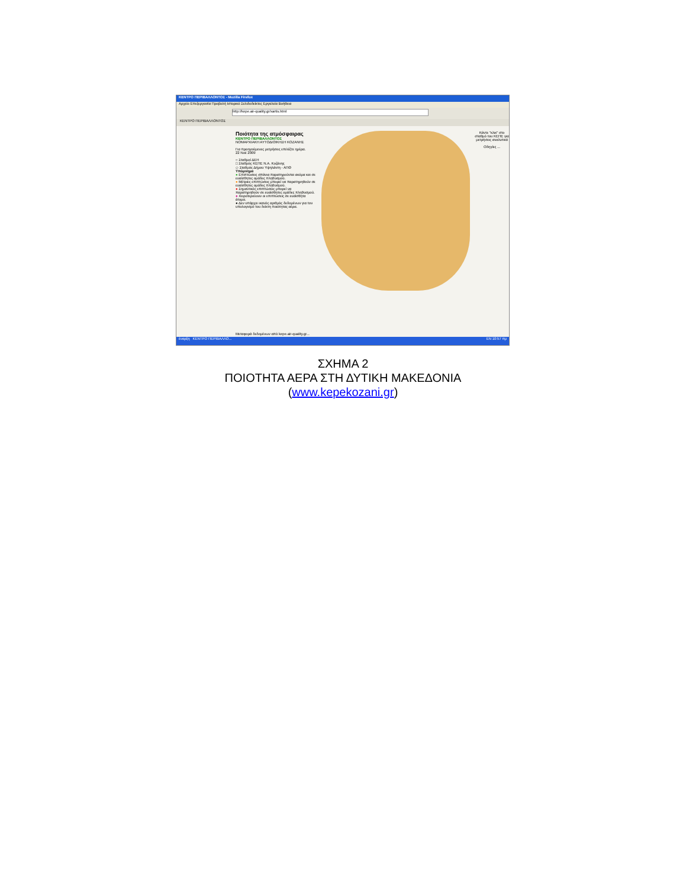ΚΕΝΤΡΟ ΠΕΡΙΒΑΛΛΟΝΤΟΣ - Mozilla Firefox
Αρχείο Επεξεργασία Προβολή Ιστορικό Σελιδοδείκτες Εργαλεία Βοήθεια
http://kepe.air-quality.gr/xartis.html
ΚΕΝΤΡΟ ΠΕΡΙΒΑΛΛΟΝΤΟΣ
Ποιότητα της ατμόσφαιρας
ΚΕΝΤΡΟ ΠΕΡΙΒΑΛΛΟΝΤΟΣ
ΝΟΜΑΡΧΙΑΚΗ ΑΥΤΟΔΙΟΙΚΗΣΗ ΚΟΖΑΝΗΣ
Για προηγούμενες μετρήσεις επιλέξτε ημέρα.
22 Νοέ 2009
○ Σταθμοί ΔΕΗ
□ Σταθμός ΚΕΠΕ Ν.Α. Κοζάνης
◇ Σταθμός Δήμου Υψηλάντη - ΑΠΘ
Υπόμνημα
● Επιπτώσεις σπάνια παρατηρούνται ακόμα και σε ευαίσθητες ομάδες πληθυσμού.
● Μέτριες επιπτώσεις μπορεί να παρατηρηθούν σε ευαίσθητες ομάδες πληθυσμού.
● Σημαντικές επιπτώσεις μπορεί να παρατηρηθούν σε ευαίσθητες ομάδες πληθυσμού.
● Χειροτερεύουν οι επιπτώσεις σε ευαίσθητα άτομα.
● Δεν υπάρχει ικανός αριθμός δεδομένων για τον υπολογισμό του δείκτη ποιότητας αέρα.
Κάντε "κλικ" στο σταθμό του ΚΕΠΕ για μετρήσεις αναλυτικά
Οδηγίες ...
Μεταφορά δεδομένων από kepe.air-quality.gr...
έναρξη ΚΕΝΤΡΟ ΠΕΡΙΒΑΛΛΟ... EN 10:57 πμ
ΣΧΗΜΑ 2
ΠΟΙΟΤΗΤΑ ΑΕΡΑ ΣΤΗ ΔΥΤΙΚΗ ΜΑΚΕΔΟΝΙΑ
(www.kepekozani.gr)